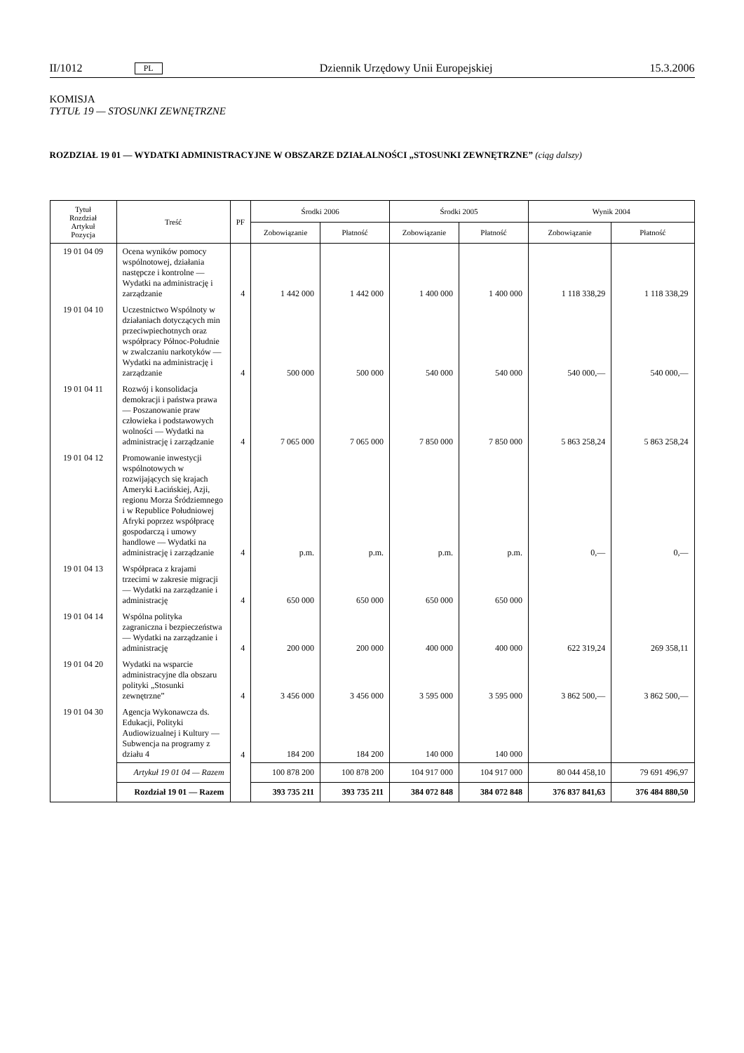II/1012 PL Dziennik Urzędowy Unii Europejskiej 15.3.2006
KOMISJA
TYTUŁ 19 — STOSUNKI ZEWNĘTRZNE
ROZDZIAŁ 19 01 — WYDATKI ADMINISTRACYJNE W OBSZARZE DZIAŁALNOŚCI „STOSUNKI ZEWNĘTRZNE” (ciąg dalszy)
| Tytuł Rozdział Artykuł Pozycja | Treść | PF | Środki 2006 | | Środki 2005 | | Wynik 2004 | |
| --- | --- | --- | --- | --- | --- | --- | --- | --- |
| | | | Zobowiązanie | Płatność | Zobowiązanie | Płatność | Zobowiązanie | Płatność |
| 19 01 04 09 | Ocena wyników pomocy wspólnotowej, działania następcze i kontrolne — Wydatki na administrację i zarządzanie | 4 | 1 442 000 | 1 442 000 | 1 400 000 | 1 400 000 | 1 118 338,29 | 1 118 338,29 |
| 19 01 04 10 | Uczestnictwo Wspólnoty w działaniach dotyczących min przeciwpiechotnych oraz współpracy Północ-Południe w zwalczaniu narkotyków — Wydatki na administrację i zarządzanie | 4 | 500 000 | 500 000 | 540 000 | 540 000 | 540 000,— | 540 000,— |
| 19 01 04 11 | Rozwój i konsolidacja demokracji i państwa prawa — Poszanowanie praw człowieka i podstawowych wolności — Wydatki na administrację i zarządzanie | 4 | 7 065 000 | 7 065 000 | 7 850 000 | 7 850 000 | 5 863 258,24 | 5 863 258,24 |
| 19 01 04 12 | Promowanie inwestycji wspólnotowych w rozwijających się krajach Ameryki Łacińskiej, Azji, regionu Morza Śródziemnego i w Republice Południowej Afryki poprzez współpracę gospodarczą i umowy handlowe — Wydatki na administrację i zarządzanie | 4 | p.m. | p.m. | p.m. | p.m. | 0,— | 0,— |
| 19 01 04 13 | Współpraca z krajami trzecimi w zakresie migracji — Wydatki na zarządzanie i administrację | 4 | 650 000 | 650 000 | 650 000 | 650 000 | | |
| 19 01 04 14 | Wspólna polityka zagraniczna i bezpieczeństwa — Wydatki na zarządzanie i administrację | 4 | 200 000 | 200 000 | 400 000 | 400 000 | 622 319,24 | 269 358,11 |
| 19 01 04 20 | Wydatki na wsparcie administracyjne dla obszaru polityki „Stosunki zewnętrzne” | 4 | 3 456 000 | 3 456 000 | 3 595 000 | 3 595 000 | 3 862 500,— | 3 862 500,— |
| 19 01 04 30 | Agencja Wykonawcza ds. Edukacji, Polityki Audiowizualnej i Kultury — Subwencja na programy z działu 4 | 4 | 184 200 | 184 200 | 140 000 | 140 000 | | |
| | Artykuł 19 01 04 — Razem | | 100 878 200 | 100 878 200 | 104 917 000 | 104 917 000 | 80 044 458,10 | 79 691 496,97 |
| | Rozdział 19 01 — Razem | | 393 735 211 | 393 735 211 | 384 072 848 | 384 072 848 | 376 837 841,63 | 376 484 880,50 |